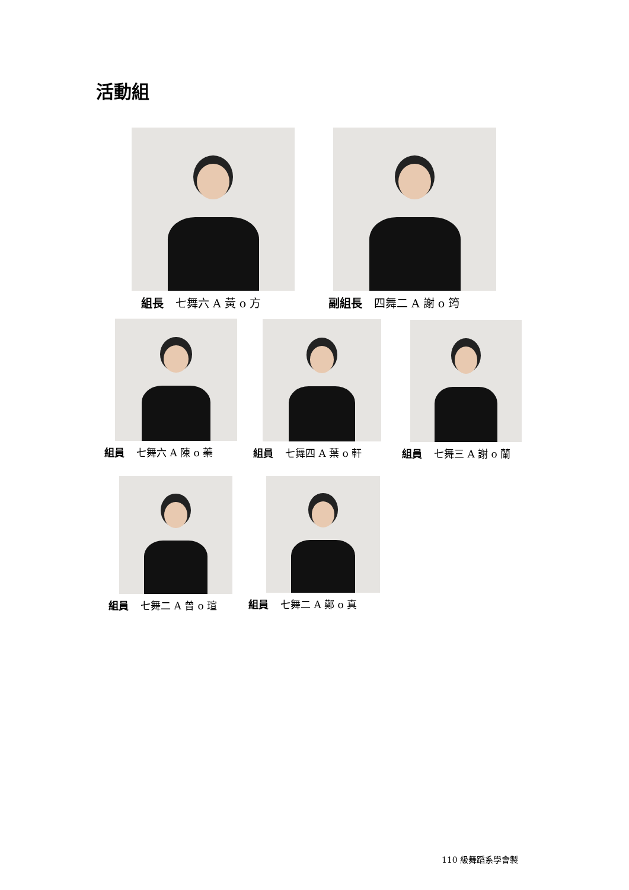活動組
組長 七舞六 A 黃 o 方 副組長 四舞二 A 謝 o 筠
組員 七舞六 A 陳 o 蓁 組員 七舞四 A 葉 o 軒 組員 七舞三 A 謝 o 蘭
組員 七舞二 A 曾 o 瑄 組員 七舞二 A 鄭 o 真
110 級舞蹈系學會製